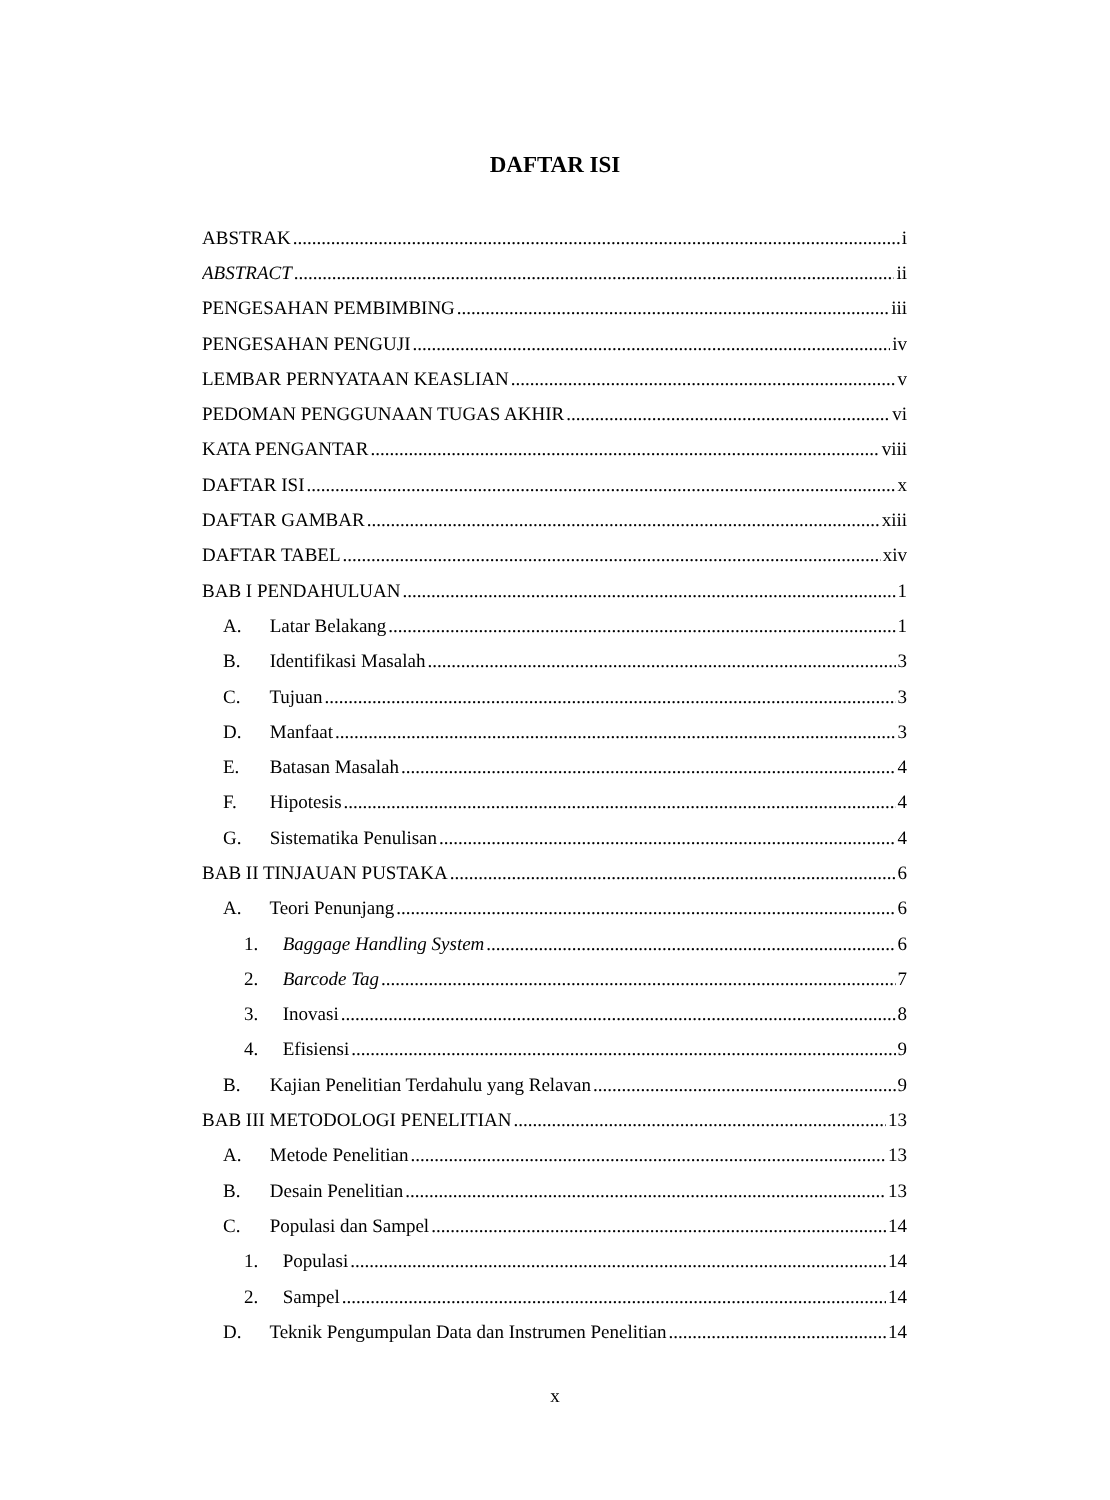DAFTAR ISI
ABSTRAK i
ABSTRACT ii
PENGESAHAN PEMBIMBING iii
PENGESAHAN PENGUJI iv
LEMBAR PERNYATAAN KEASLIAN v
PEDOMAN PENGGUNAAN TUGAS AKHIR vi
KATA PENGANTAR viii
DAFTAR ISI x
DAFTAR GAMBAR xiii
DAFTAR TABEL xiv
BAB I PENDAHULUAN 1
A. Latar Belakang 1
B. Identifikasi Masalah 3
C. Tujuan 3
D. Manfaat 3
E. Batasan Masalah 4
F. Hipotesis 4
G. Sistematika Penulisan 4
BAB II TINJAUAN PUSTAKA 6
A. Teori Penunjang 6
1. Baggage Handling System 6
2. Barcode Tag 7
3. Inovasi 8
4. Efisiensi 9
B. Kajian Penelitian Terdahulu yang Relavan 9
BAB III METODOLOGI PENELITIAN 13
A. Metode Penelitian 13
B. Desain Penelitian 13
C. Populasi dan Sampel 14
1. Populasi 14
2. Sampel 14
D. Teknik Pengumpulan Data dan Instrumen Penelitian 14
x